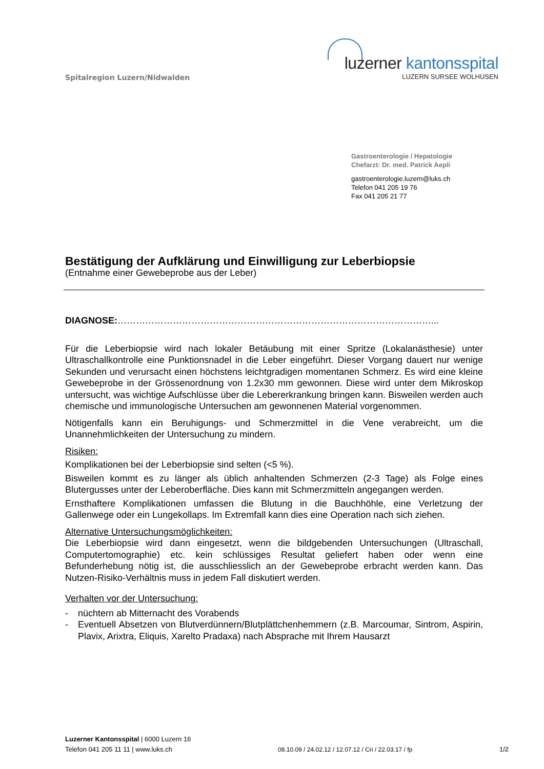Spitalregion Luzern/Nidwalden
luzerner kantonsspital
LUZERN SURSEE WOLHUSEN
Gastroenterologie / Hepatologie
Chefarzt: Dr. med. Patrick Aepli
gastroenterologie.luzern@luks.ch
Telefon 041 205 19 76
Fax 041 205 21 77
Bestätigung der Aufklärung und Einwilligung zur Leberbiopsie
(Entnahme einer Gewebeprobe aus der Leber)
DIAGNOSE:…………………………………………………………………………………………...
Für die Leberbiopsie wird nach lokaler Betäubung mit einer Spritze (Lokalanästhesie) unter Ultraschallkontrolle eine Punktionsnadel in die Leber eingeführt. Dieser Vorgang dauert nur wenige Sekunden und verursacht einen höchstens leichtgradigen momentanen Schmerz. Es wird eine kleine Gewebeprobe in der Grössenordnung von 1.2x30 mm gewonnen. Diese wird unter dem Mikroskop untersucht, was wichtige Aufschlüsse über die Lebererkrankung bringen kann. Bisweilen werden auch chemische und immunologische Untersuchen am gewonnenen Material vorgenommen.
Nötigenfalls kann ein Beruhigungs- und Schmerzmittel in die Vene verabreicht, um die Unannehmlichkeiten der Untersuchung zu mindern.
Risiken:
Komplikationen bei der Leberbiopsie sind selten (<5 %).
Bisweilen kommt es zu länger als üblich anhaltenden Schmerzen (2-3 Tage) als Folge eines Blutergusses unter der Leberoberfläche. Dies kann mit Schmerzmitteln angegangen werden.
Ernsthaftere Komplikationen umfassen die Blutung in die Bauchhöhle, eine Verletzung der Gallenwege oder ein Lungekollaps. Im Extremfall kann dies eine Operation nach sich ziehen.
Alternative Untersuchungsmöglichkeiten:
Die Leberbiopsie wird dann eingesetzt, wenn die bildgebenden Untersuchungen (Ultraschall, Computertomographie) etc. kein schlüssiges Resultat geliefert haben oder wenn eine Befunderhebung nötig ist, die ausschliesslich an der Gewebeprobe erbracht werden kann. Das Nutzen-Risiko-Verhältnis muss in jedem Fall diskutiert werden.
Verhalten vor der Untersuchung:
- nüchtern ab Mitternacht des Vorabends
- Eventuell Absetzen von Blutverdünnern/Blutplättchenhemmern (z.B. Marcoumar, Sintrom, Aspirin, Plavix, Arixtra, Eliquis, Xarelto Pradaxa) nach Absprache mit Ihrem Hausarzt
Luzerner Kantonsspital | 6000 Luzern 16
Telefon 041 205 11 11 | www.luks.ch
08.10.09 / 24.02.12 / 12.07.12 / Cri / 22.03.17 / fp
1/2